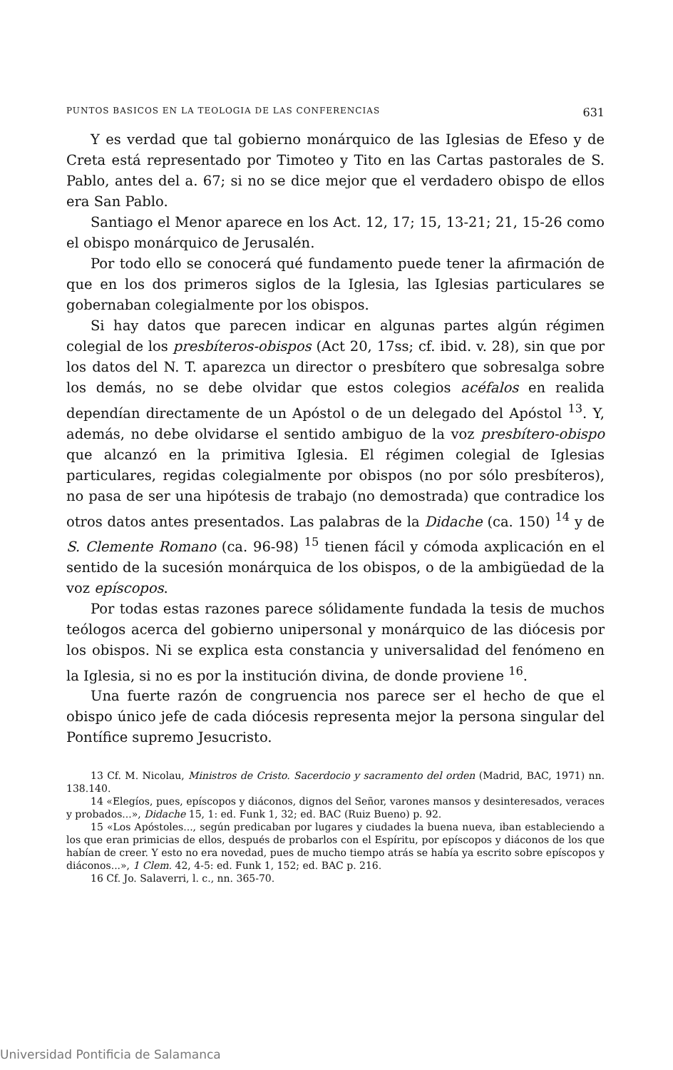PUNTOS BASICOS EN LA TEOLOGIA DE LAS CONFERENCIAS 631
Y es verdad que tal gobierno monárquico de las Iglesias de Efeso y de Creta está representado por Timoteo y Tito en las Cartas pastorales de S. Pablo, antes del a. 67; si no se dice mejor que el verdadero obispo de ellos era San Pablo.
Santiago el Menor aparece en los Act. 12, 17; 15, 13-21; 21, 15-26 como el obispo monárquico de Jerusalén.
Por todo ello se conocerá qué fundamento puede tener la afirmación de que en los dos primeros siglos de la Iglesia, las Iglesias particulares se gobernaban colegialmente por los obispos.
Si hay datos que parecen indicar en algunas partes algún régimen colegial de los presbíteros-obispos (Act 20, 17ss; cf. ibid. v. 28), sin que por los datos del N. T. aparezca un director o presbítero que sobresalga sobre los demás, no se debe olvidar que estos colegios acéfalos en realida dependían directamente de un Apóstol o de un delegado del Apóstol <sup>13</sup>. Y, además, no debe olvidarse el sentido ambiguo de la voz presbítero-obispo que alcanzó en la primitiva Iglesia. El régimen colegial de Iglesias particulares, regidas colegialmente por obispos (no por sólo presbíteros), no pasa de ser una hipótesis de trabajo (no demostrada) que contradice los otros datos antes presentados. Las palabras de la Didache (ca. 150) <sup>14</sup> y de S. Clemente Romano (ca. 96-98) <sup>15</sup> tienen fácil y cómoda axplicación en el sentido de la sucesión monárquica de los obispos, o de la ambigüedad de la voz epíscopos.
Por todas estas razones parece sólidamente fundada la tesis de muchos teólogos acerca del gobierno unipersonal y monárquico de las diócesis por los obispos. Ni se explica esta constancia y universalidad del fenómeno en la Iglesia, si no es por la institución divina, de donde proviene <sup>16</sup>.
Una fuerte razón de congruencia nos parece ser el hecho de que el obispo único jefe de cada diócesis representa mejor la persona singular del Pontífice supremo Jesucristo.
13 Cf. M. Nicolau, Ministros de Cristo. Sacerdocio y sacramento del orden (Madrid, BAC, 1971) nn. 138.140.
14 «Elegíos, pues, epíscopos y diáconos, dignos del Señor, varones mansos y desinteresados, veraces y probados...», Didache 15, 1: ed. Funk 1, 32; ed. BAC (Ruiz Bueno) p. 92.
15 «Los Apóstoles..., según predicaban por lugares y ciudades la buena nueva, iban estableciendo a los que eran primicias de ellos, después de probarlos con el Espíritu, por epíscopos y diáconos de los que habían de creer. Y esto no era novedad, pues de mucho tiempo atrás se había ya escrito sobre epíscopos y diáconos...», 1 Clem. 42, 4-5: ed. Funk 1, 152; ed. BAC p. 216.
16 Cf. Jo. Salaverri, l. c., nn. 365-70.
Universidad Pontificia de Salamanca